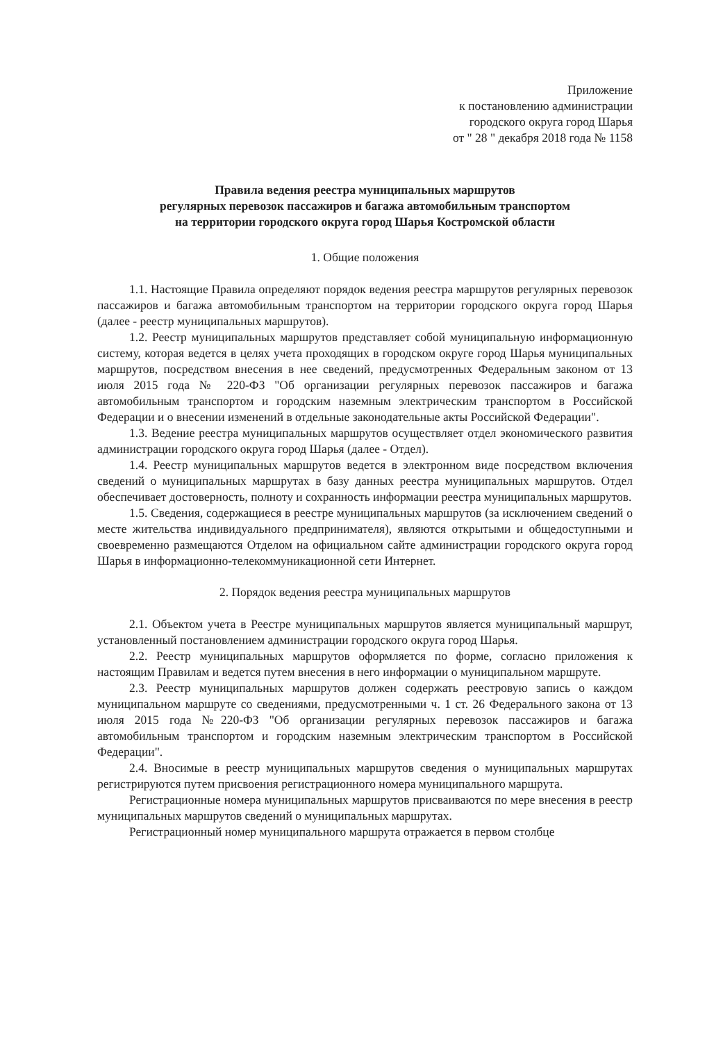Приложение
к постановлению администрации
городского округа город Шарья
от " 28 " декабря 2018 года № 1158
Правила ведения реестра муниципальных маршрутов
регулярных перевозок пассажиров и багажа автомобильным транспортом
на территории городского округа город Шарья Костромской области
1. Общие положения
1.1. Настоящие Правила определяют порядок ведения реестра маршрутов регулярных перевозок пассажиров и багажа автомобильным транспортом на территории городского округа город Шарья (далее - реестр муниципальных маршрутов).
1.2. Реестр муниципальных маршрутов представляет собой муниципальную информационную систему, которая ведется в целях учета проходящих в городском округе город Шарья муниципальных маршрутов, посредством внесения в нее сведений, предусмотренных Федеральным законом от 13 июля 2015 года № 220-ФЗ "Об организации регулярных перевозок пассажиров и багажа автомобильным транспортом и городским наземным электрическим транспортом в Российской Федерации и о внесении изменений в отдельные законодательные акты Российской Федерации".
1.3. Ведение реестра муниципальных маршрутов осуществляет отдел экономического развития администрации городского округа город Шарья (далее - Отдел).
1.4. Реестр муниципальных маршрутов ведется в электронном виде посредством включения сведений о муниципальных маршрутах в базу данных реестра муниципальных маршрутов. Отдел обеспечивает достоверность, полноту и сохранность информации реестра муниципальных маршрутов.
1.5. Сведения, содержащиеся в реестре муниципальных маршрутов (за исключением сведений о месте жительства индивидуального предпринимателя), являются открытыми и общедоступными и своевременно размещаются Отделом на официальном сайте администрации городского округа город Шарья в информационно-телекоммуникационной сети Интернет.
2. Порядок ведения реестра муниципальных маршрутов
2.1. Объектом учета в Реестре муниципальных маршрутов является муниципальный маршрут, установленный постановлением администрации городского округа город Шарья.
2.2. Реестр муниципальных маршрутов оформляется по форме, согласно приложения к настоящим Правилам и ведется путем внесения в него информации о муниципальном маршруте.
2.3. Реестр муниципальных маршрутов должен содержать реестровую запись о каждом муниципальном маршруте со сведениями, предусмотренными ч. 1 ст. 26 Федерального закона от 13 июля 2015 года №220-ФЗ "Об организации регулярных перевозок пассажиров и багажа автомобильным транспортом и городским наземным электрическим транспортом в Российской Федерации".
2.4. Вносимые в реестр муниципальных маршрутов сведения о муниципальных маршрутах регистрируются путем присвоения регистрационного номера муниципального маршрута.
Регистрационные номера муниципальных маршрутов присваиваются по мере внесения в реестр муниципальных маршрутов сведений о муниципальных маршрутах.
Регистрационный номер муниципального маршрута отражается в первом столбце